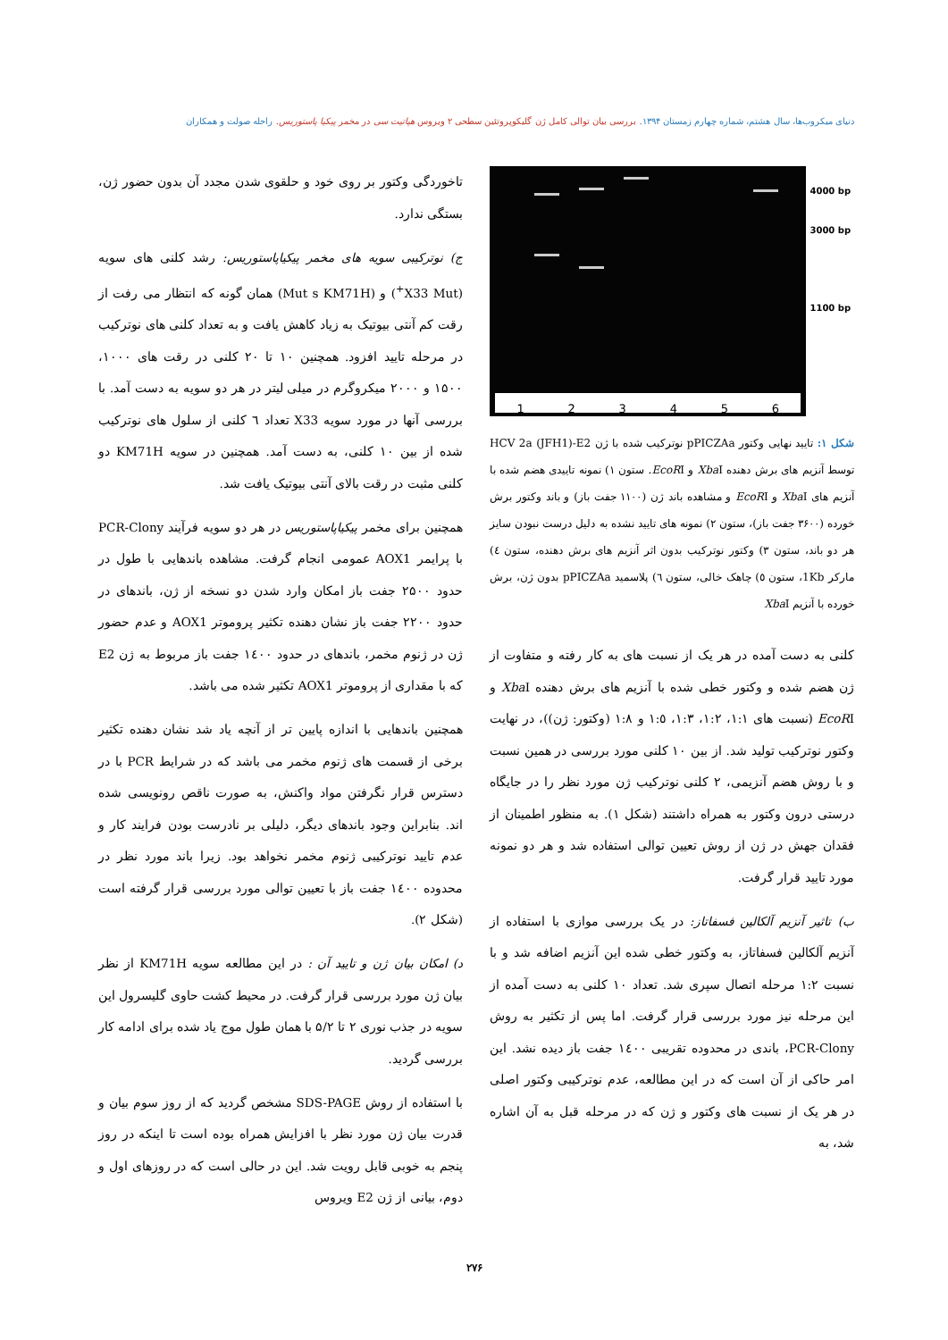دنیای میکروب‌ها، سال هشتم، شماره چهارم زمستان ۱۳۹۴. بررسی بیان توالی کامل ژن گلیکوپروتئین سطحی ۲ ویروس هپاتیت سی در مخمر پیکیا پاستوریس. راحله صولت و همکاران
123456
4000 bp
3000 bp
1100 bp
شکل ۱: تایید نهایی وکتور pPICZAa نوترکیب شده با ژن HCV 2a (JFH1)-E2 توسط آنزیم های برش دهنده Xba I و EcoRI. ستون ۱) نمونه تاییدی هضم شده با آنزیم های Xba I و EcoRI و مشاهده باند ژن (۱۱۰۰ جفت باز) و باند وکتور برش خورده (۳۶۰۰ جفت باز)، ستون ۲) نمونه های تایید نشده به دلیل درست نبودن سایز هر دو باند، ستون ۳) وکتور نوترکیب بدون اثر آنزیم های برش دهنده، ستون ٤) مارکر 1Kb، ستون ٥) چاهک خالی، ستون ٦) پلاسمید pPICZAa بدون ژن، برش خورده با آنزیم Xba I
کلنی به دست آمده در هر یک از نسبت های به کار رفته و متفاوت از ژن هضم شده و وکتور خطی شده با آنزیم های برش دهنده Xba I و EcoRI (نسبت های ۱:۱، ۱:۲، ۱:۳، ۱:٥ و ۱:۸ (وکتور: ژن))، در نهایت وکتور نوترکیب تولید شد. از بین ۱۰ کلنی مورد بررسی در همین نسبت و با روش هضم آنزیمی، ۲ کلنی نوترکیب ژن مورد نظر را در جایگاه درستی درون وکتور به همراه داشتند (شکل ۱). به منظور اطمینان از فقدان جهش در ژن از روش تعیین توالی استفاده شد و هر دو نمونه مورد تایید قرار گرفت.
ب) تاثیر آنزیم آلکالین فسفاتاز: در یک بررسی موازی با استفاده از آنزیم آلکالین فسفاتاز، به وکتور خطی شده این آنزیم اضافه شد و با نسبت ۱:۲ مرحله اتصال سپری شد. تعداد ۱۰ کلنی به دست آمده از این مرحله نیز مورد بررسی قرار گرفت. اما پس از تکثیر به روش PCR-Clony، باندی در محدوده تقریبی ۱٤۰۰ جفت باز دیده نشد. این امر حاکی از آن است که در این مطالعه، عدم نوترکیبی وکتور اصلی در هر یک از نسبت های وکتور و ژن که در مرحله قبل به آن اشاره شد، به
تاخوردگی وکتور بر روی خود و حلقوی شدن مجدد آن بدون حضور ژن، بستگی ندارد.
ج) نوترکیبی سویه های مخمر پیکیاپاستوریس: رشد کلنی های سویه (X33 Mut<sup>+</sup>) و (Mut s KM71H) همان گونه که انتظار می رفت از رقت کم آنتی بیوتیک به زیاد کاهش یافت و به تعداد کلنی های نوترکیب در مرحله تایید افزود. همچنین ۱۰ تا ۲۰ کلنی در رقت های ۱۰۰۰، ۱۵۰۰ و ۲۰۰۰ میکروگرم در میلی لیتر در هر دو سویه به دست آمد. با بررسی آنها در مورد سویه X33 تعداد ٦ کلنی از سلول های نوترکیب شده از بین ۱۰ کلنی، به دست آمد. همچنین در سویه KM71H دو کلنی مثبت در رقت بالای آنتی بیوتیک یافت شد.
همچنین برای مخمر پیکیاپاستوریس در هر دو سویه فرآیند PCR-Clony با پرایمر AOX1 عمومی انجام گرفت. مشاهده باندهایی با طول در حدود ۲۵۰۰ جفت باز امکان وارد شدن دو نسخه از ژن، باندهای در حدود ۲۲۰۰ جفت باز نشان دهنده تکثیر پروموتر AOX1 و عدم حضور ژن در ژنوم مخمر، باندهای در حدود ۱٤۰۰ جفت باز مربوط به ژن E2 که با مقداری از پروموتر AOX1 تکثیر شده می باشد.
همچنین باندهایی با اندازه پایین تر از آنچه یاد شد نشان دهنده تکثیر برخی از قسمت های ژنوم مخمر می باشد که در شرایط PCR با در دسترس قرار نگرفتن مواد واکنش، به صورت ناقص رونویسی شده اند. بنابراین وجود باندهای دیگر، دلیلی بر نادرست بودن فرایند کار و عدم تایید نوترکیبی ژنوم مخمر نخواهد بود. زیرا باند مورد نظر در محدوده ۱٤۰۰ جفت باز با تعیین توالی مورد بررسی قرار گرفته است (شکل ۲).
د) امکان بیان ژن و تایید آن : در این مطالعه سویه KM71H از نظر بیان ژن مورد بررسی قرار گرفت. در محیط کشت حاوی گلیسرول این سویه در جذب نوری ۲ تا ۵/۲ با همان طول موج یاد شده برای ادامه کار بررسی گردید.
با استفاده از روش SDS-PAGE مشخص گردید که از روز سوم بیان و قدرت بیان ژن مورد نظر با افزایش همراه بوده است تا اینکه در روز پنجم به خوبی قابل رویت شد. این در حالی است که در روزهای اول و دوم، بیانی از ژن E2 ویروس
۲۷۶